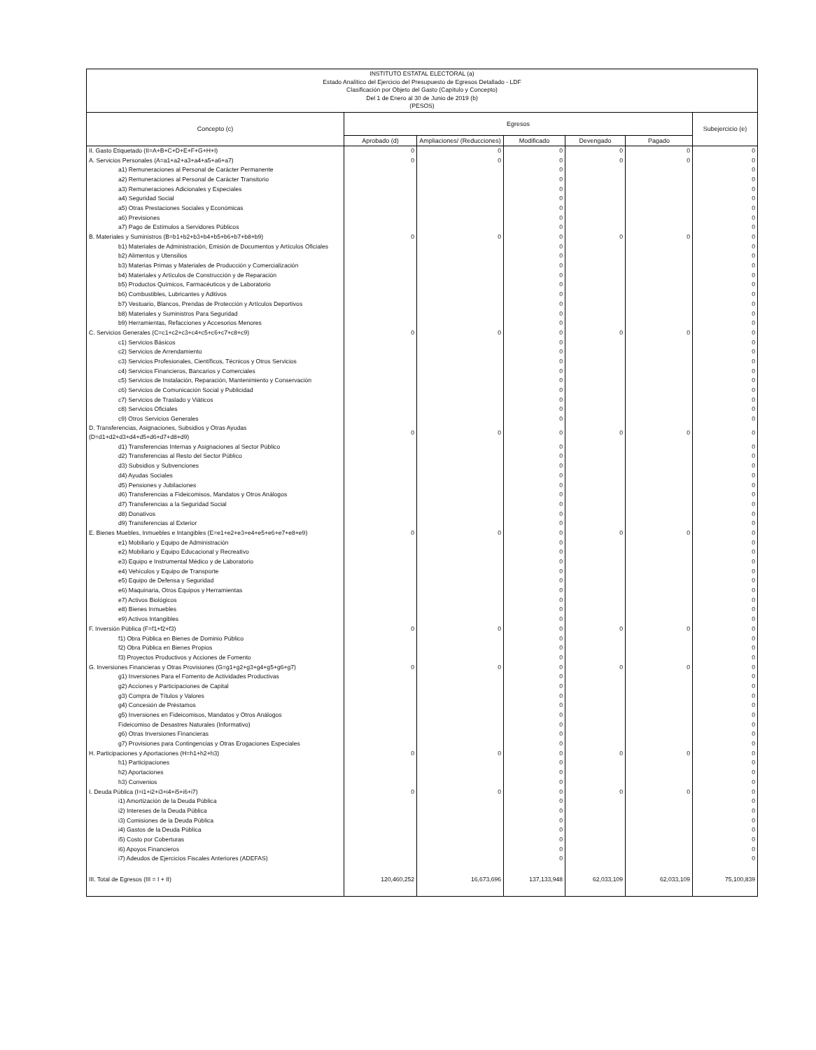INSTITUTO ESTATAL ELECTORAL (a)
Estado Analítico del Ejercicio del Presupuesto de Egresos Detallado - LDF
Clasificación por Objeto del Gasto (Capítulo y Concepto)
Del 1 de Enero al 30 de Junio de 2019 (b)
(PESOS)
| Concepto (c) | Egresos | | | | | Subejercicio (e) |
| --- | --- | --- | --- | --- | --- | --- |
| | Aprobado (d) | Ampliaciones/ (Reducciones) | Modificado | Devengado | Pagado | |
| II. Gasto Etiquetado (II=A+B+C+D+E+F+G+H+I) | 0 | 0 | 0 | 0 | 0 | 0 |
| A. Servicios Personales (A=a1+a2+a3+a4+a5+a6+a7) | 0 | 0 | 0 | 0 | 0 | 0 |
| a1) Remuneraciones al Personal de Carácter Permanente | | | 0 | | | 0 |
| a2) Remuneraciones al Personal de Carácter Transitorio | | | 0 | | | 0 |
| a3) Remuneraciones Adicionales y Especiales | | | 0 | | | 0 |
| a4) Seguridad Social | | | 0 | | | 0 |
| a5) Otras Prestaciones Sociales y Económicas | | | 0 | | | 0 |
| a6) Previsiones | | | 0 | | | 0 |
| a7) Pago de Estímulos a Servidores Públicos | | | 0 | | | 0 |
| B. Materiales y Suministros (B=b1+b2+b3+b4+b5+b6+b7+b8+b9) | 0 | 0 | 0 | 0 | 0 | 0 |
| b1) Materiales de Administración, Emisión de Documentos y Artículos Oficiales | | | 0 | | | 0 |
| b2) Alimentos y Utensilios | | | 0 | | | 0 |
| b3) Materias Primas y Materiales de Producción y Comercialización | | | 0 | | | 0 |
| b4) Materiales y Artículos de Construcción y de Reparación | | | 0 | | | 0 |
| b5) Productos Químicos, Farmacéuticos y de Laboratorio | | | 0 | | | 0 |
| b6) Combustibles, Lubricantes y Aditivos | | | 0 | | | 0 |
| b7) Vestuario, Blancos, Prendas de Protección y Artículos Deportivos | | | 0 | | | 0 |
| b8) Materiales y Suministros Para Seguridad | | | 0 | | | 0 |
| b9) Herramientas, Refacciones y Accesorios Menores | | | 0 | | | 0 |
| C. Servicios Generales (C=c1+c2+c3+c4+c5+c6+c7+c8+c9) | 0 | 0 | 0 | 0 | 0 | 0 |
| c1) Servicios Básicos | | | 0 | | | 0 |
| c2) Servicios de Arrendamiento | | | 0 | | | 0 |
| c3) Servicios Profesionales, Científicos, Técnicos y Otros Servicios | | | 0 | | | 0 |
| c4) Servicios Financieros, Bancarios y Comerciales | | | 0 | | | 0 |
| c5) Servicios de Instalación, Reparación, Mantenimiento y Conservación | | | 0 | | | 0 |
| c6) Servicios de Comunicación Social y Publicidad | | | 0 | | | 0 |
| c7) Servicios de Traslado y Viáticos | | | 0 | | | 0 |
| c8) Servicios Oficiales | | | 0 | | | 0 |
| c9) Otros Servicios Generales | | | 0 | | | 0 |
| D. Transferencias, Asignaciones, Subsidios y Otras Ayudas (D=d1+d2+d3+d4+d5+d6+d7+d8+d9) | 0 | 0 | 0 | 0 | 0 | 0 |
| d1) Transferencias Internas y Asignaciones al Sector Público | | | 0 | | | 0 |
| d2) Transferencias al Resto del Sector Público | | | 0 | | | 0 |
| d3) Subsidios y Subvenciones | | | 0 | | | 0 |
| d4) Ayudas Sociales | | | 0 | | | 0 |
| d5) Pensiones y Jubilaciones | | | 0 | | | 0 |
| d6) Transferencias a Fideicomisos, Mandatos y Otros Análogos | | | 0 | | | 0 |
| d7) Transferencias a la Seguridad Social | | | 0 | | | 0 |
| d8) Donativos | | | 0 | | | 0 |
| d9) Transferencias al Exterior | | | 0 | | | 0 |
| E. Bienes Muebles, Inmuebles e Intangibles (E=e1+e2+e3+e4+e5+e6+e7+e8+e9) | 0 | 0 | 0 | 0 | 0 | 0 |
| e1) Mobiliario y Equipo de Administración | | | 0 | | | 0 |
| e2) Mobiliario y Equipo Educacional y Recreativo | | | 0 | | | 0 |
| e3) Equipo e Instrumental Médico y de Laboratorio | | | 0 | | | 0 |
| e4) Vehículos y Equipo de Transporte | | | 0 | | | 0 |
| e5) Equipo de Defensa y Seguridad | | | 0 | | | 0 |
| e6) Maquinaria, Otros Equipos y Herramientas | | | 0 | | | 0 |
| e7) Activos Biológicos | | | 0 | | | 0 |
| e8) Bienes Inmuebles | | | 0 | | | 0 |
| e9) Activos Intangibles | | | 0 | | | 0 |
| F. Inversión Pública (F=f1+f2+f3) | 0 | 0 | 0 | 0 | 0 | 0 |
| f1) Obra Pública en Bienes de Dominio Público | | | 0 | | | 0 |
| f2) Obra Pública en Bienes Propios | | | 0 | | | 0 |
| f3) Proyectos Productivos y Acciones de Fomento | | | 0 | | | 0 |
| G. Inversiones Financieras y Otras Provisiones (G=g1+g2+g3+g4+g5+g6+g7) | 0 | 0 | 0 | 0 | 0 | 0 |
| g1) Inversiones Para el Fomento de Actividades Productivas | | | 0 | | | 0 |
| g2) Acciones y Participaciones de Capital | | | 0 | | | 0 |
| g3) Compra de Títulos y Valores | | | 0 | | | 0 |
| g4) Concesión de Préstamos | | | 0 | | | 0 |
| g5) Inversiones en Fideicomisos, Mandatos y Otros Análogos | | | 0 | | | 0 |
| Fideicomiso de Desastres Naturales (Informativo) | | | 0 | | | 0 |
| g6) Otras Inversiones Financieras | | | 0 | | | 0 |
| g7) Provisiones para Contingencias y Otras Erogaciones Especiales | | | 0 | | | 0 |
| H. Participaciones y Aportaciones (H=h1+h2+h3) | 0 | 0 | 0 | 0 | 0 | 0 |
| h1) Participaciones | | | 0 | | | 0 |
| h2) Aportaciones | | | 0 | | | 0 |
| h3) Convenios | | | 0 | | | 0 |
| I. Deuda Pública (I=i1+i2+i3+i4+i5+i6+i7) | 0 | 0 | 0 | 0 | 0 | 0 |
| i1) Amortización de la Deuda Pública | | | 0 | | | 0 |
| i2) Intereses de la Deuda Pública | | | 0 | | | 0 |
| i3) Comisiones de la Deuda Pública | | | 0 | | | 0 |
| i4) Gastos de la Deuda Pública | | | 0 | | | 0 |
| i5) Costo por Coberturas | | | 0 | | | 0 |
| i6) Apoyos Financieros | | | 0 | | | 0 |
| i7) Adeudos de Ejercicios Fiscales Anteriores (ADEFAS) | | | 0 | | | 0 |
| III. Total de Egresos (III = I + II) | 120,460,252 | 16,673,696 | 137,133,948 | 62,033,109 | 62,033,109 | 75,100,839 |